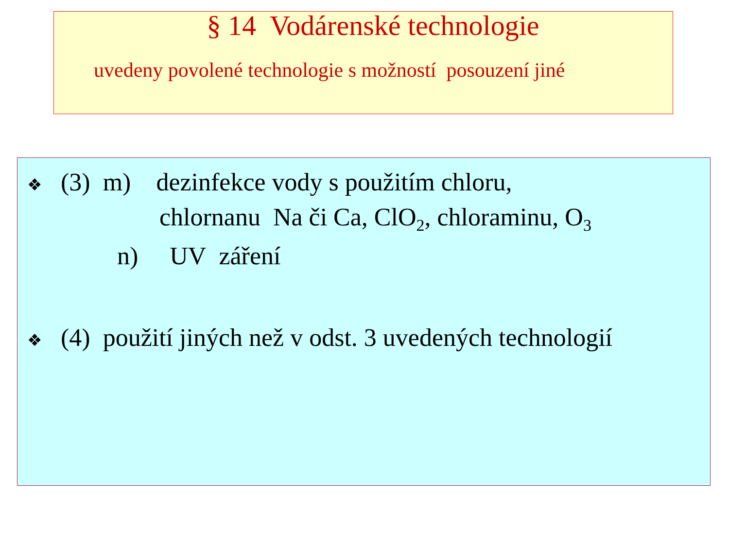§ 14 Vodárenské technologie
uvedeny povolené technologie s možností posouzení jiné
❖ (3) m) dezinfekce vody s použitím chloru,
chlornanu Na či Ca, ClO<sub>2</sub>, chloraminu, O<sub>3</sub>
n) UV záření
❖ (4) použití jiných než v odst. 3 uvedených technologií